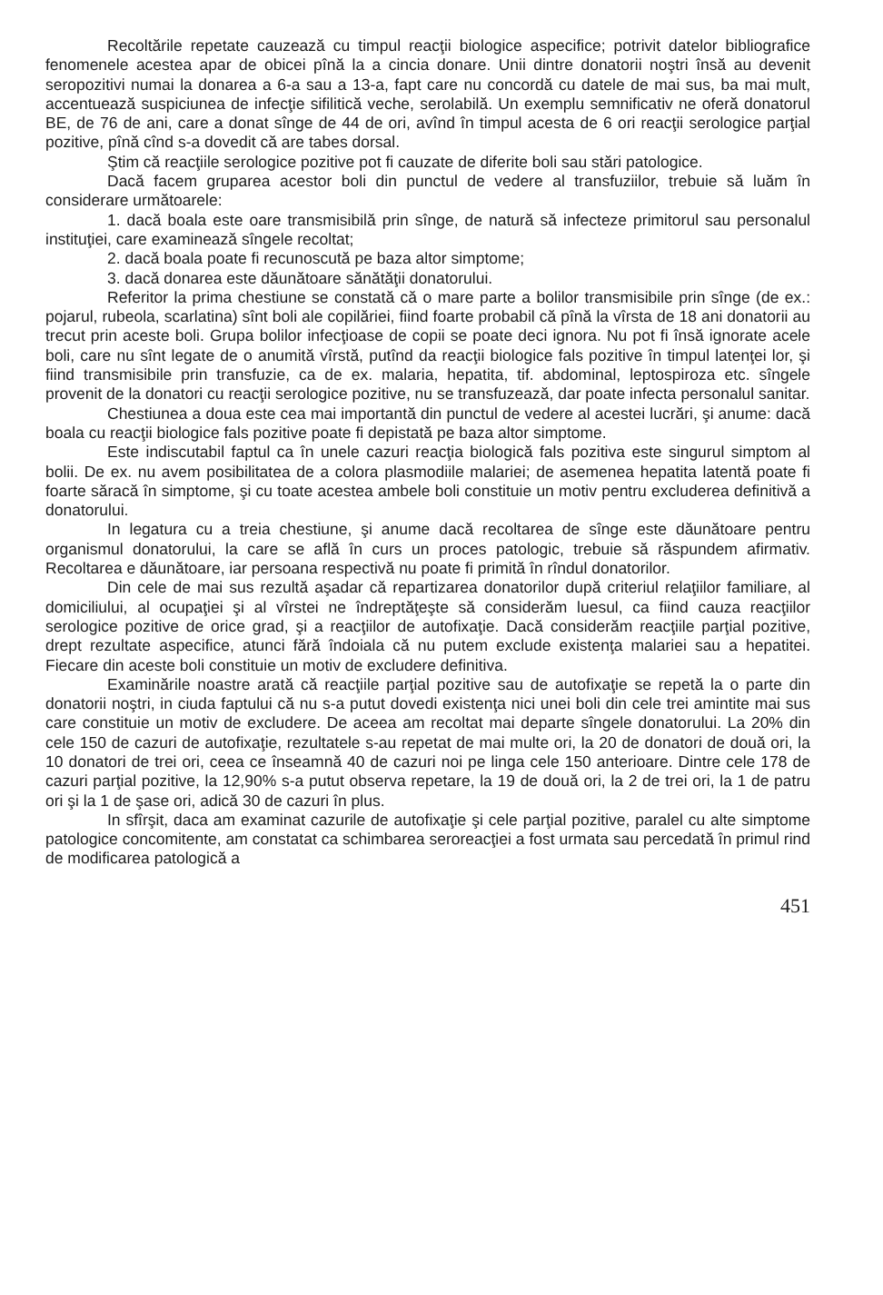Recoltările repetate cauzează cu timpul reacţii biologice aspecifice; potrivit datelor bibliografice fenomenele acestea apar de obicei pînă la a cincia donare. Unii dintre donatorii noştri însă au devenit seropozitivi numai la donarea a 6-a sau a 13-a, fapt care nu concordă cu datele de mai sus, ba mai mult, accentuează suspiciunea de infecţie sifilitică veche, serolabilă. Un exemplu semnificativ ne oferă donatorul BE, de 76 de ani, care a donat sînge de 44 de ori, avînd în timpul acesta de 6 ori reacţii serologice parţial pozitive, pînă cînd s-a dovedit că are tabes dorsal.
Ştim că reacţiile serologice pozitive pot fi cauzate de diferite boli sau stări patologice.
Dacă facem gruparea acestor boli din punctul de vedere al transfuziilor, trebuie să luăm în considerare următoarele:
1. dacă boala este oare transmisibilă prin sînge, de natură să infecteze primitorul sau personalul instituţiei, care examinează sîngele recoltat;
2. dacă boala poate fi recunoscută pe baza altor simptome;
3. dacă donarea este dăunătoare sănătăţii donatorului.
Referitor la prima chestiune se constată că o mare parte a bolilor transmisibile prin sînge (de ex.: pojarul, rubeola, scarlatina) sînt boli ale copilăriei, fiind foarte probabil că pînă la vîrsta de 18 ani donatorii au trecut prin aceste boli. Grupa bolilor infecţioase de copii se poate deci ignora. Nu pot fi însă ignorate acele boli, care nu sînt legate de o anumită vîrstă, putînd da reacţii biologice fals pozitive în timpul latenţei lor, şi fiind transmisibile prin transfuzie, ca de ex. malaria, hepatita, tif. abdominal, leptospiroza etc. sîngele provenit de la donatori cu reacţii serologice pozitive, nu se transfuzează, dar poate infecta personalul sanitar.
Chestiunea a doua este cea mai importantă din punctul de vedere al acestei lucrări, şi anume: dacă boala cu reacţii biologice fals pozitive poate fi depistată pe baza altor simptome.
Este indiscutabil faptul ca în unele cazuri reacţia biologică fals pozitiva este singurul simptom al bolii. De ex. nu avem posibilitatea de a colora plasmodiile malariei; de asemenea hepatita latentă poate fi foarte săracă în simptome, şi cu toate acestea ambele boli constituie un motiv pentru excluderea definitivă a donatorului.
In legatura cu a treia chestiune, şi anume dacă recoltarea de sînge este dăunătoare pentru organismul donatorului, la care se află în curs un proces patologic, trebuie să răspundem afirmativ. Recoltarea e dăunătoare, iar persoana respectivă nu poate fi primită în rîndul donatorilor.
Din cele de mai sus rezultă aşadar că repartizarea donatorilor după criteriul relaţiilor familiare, al domiciliului, al ocupaţiei şi al vîrstei ne îndreptăţeşte să considerăm luesul, ca fiind cauza reacţiilor serologice pozitive de orice grad, şi a reacţiilor de autofixaţie. Dacă considerăm reacţiile parţial pozitive, drept rezultate aspecifice, atunci fără îndoiala că nu putem exclude existenţa malariei sau a hepatitei. Fiecare din aceste boli constituie un motiv de excludere definitiva.
Examinările noastre arată că reacţiile parţial pozitive sau de autofixaţie se repetă la o parte din donatorii noştri, in ciuda faptului că nu s-a putut dovedi existenţa nici unei boli din cele trei amintite mai sus care constituie un motiv de excludere. De aceea am recoltat mai departe sîngele donatorului. La 20% din cele 150 de cazuri de autofixaţie, rezultatele s-au repetat de mai multe ori, la 20 de donatori de două ori, la 10 donatori de trei ori, ceea ce înseamnă 40 de cazuri noi pe linga cele 150 anterioare. Dintre cele 178 de cazuri parţial pozitive, la 12,90% s-a putut observa repetare, la 19 de două ori, la 2 de trei ori, la 1 de patru ori şi la 1 de şase ori, adică 30 de cazuri în plus.
In sfîrşit, daca am examinat cazurile de autofixaţie şi cele parţial pozitive, paralel cu alte simptome patologice concomitente, am constatat ca schimbarea seroreacţiei a fost urmata sau percedată în primul rind de modificarea patologică a
451